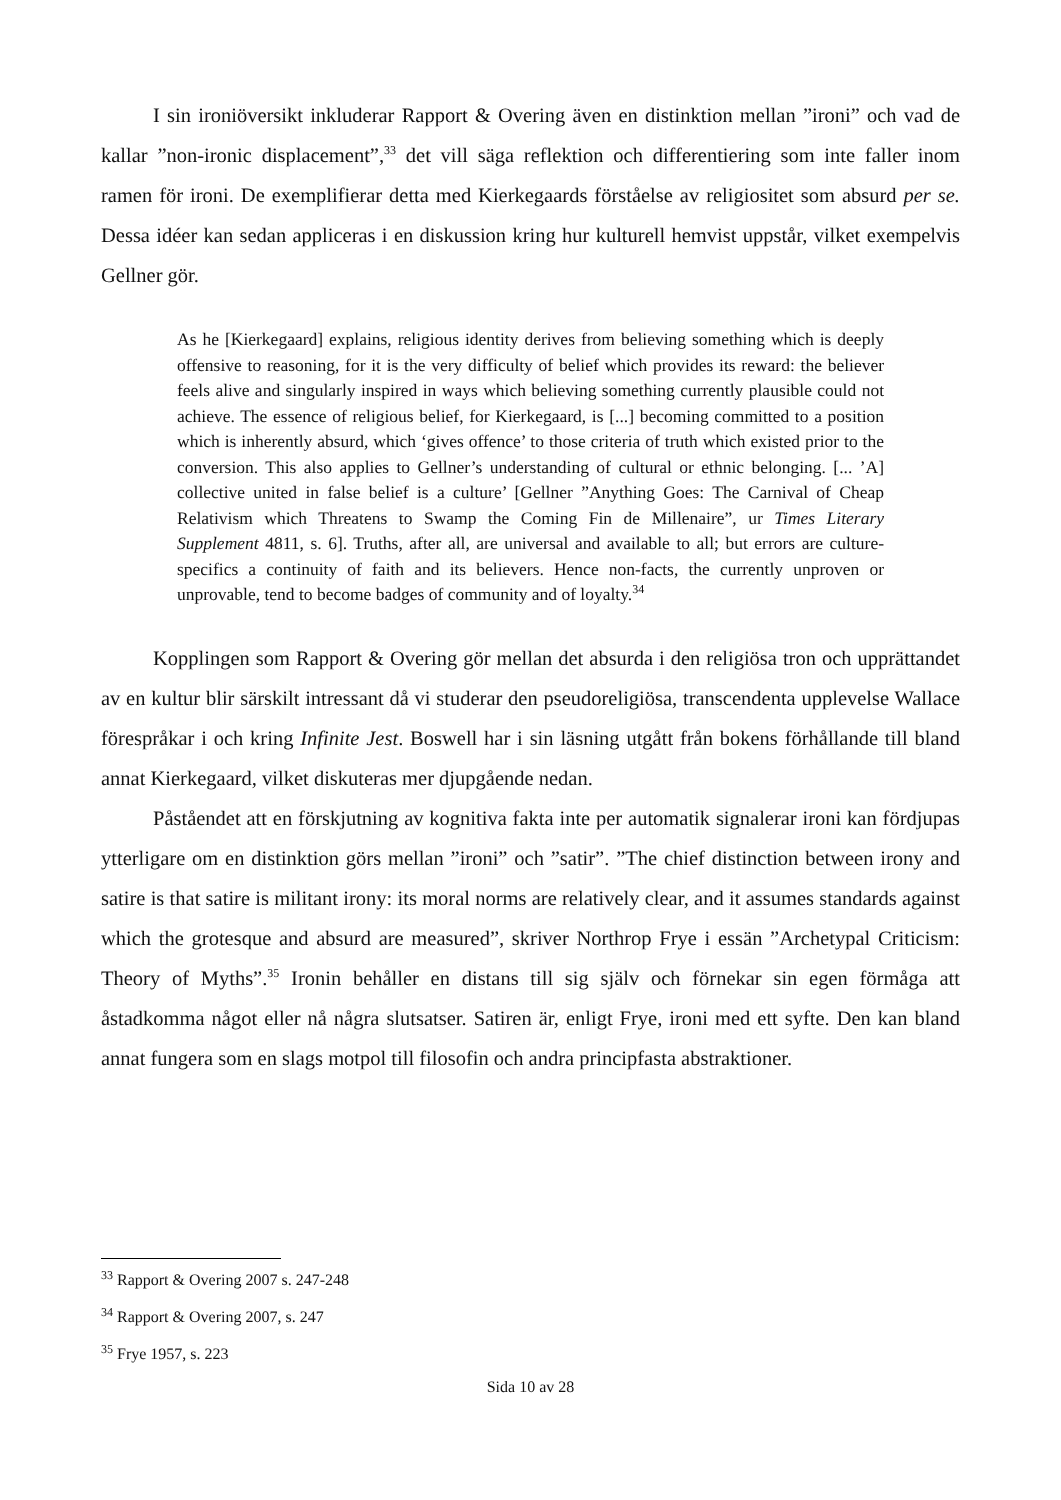I sin ironiöversikt inkluderar Rapport & Overing även en distinktion mellan ”ironi” och vad de kallar ”non-ironic displacement”,<sup>33</sup> det vill säga reflektion och differentiering som inte faller inom ramen för ironi. De exemplifierar detta med Kierkegaards förståelse av religiositet som absurd per se. Dessa idéer kan sedan appliceras i en diskussion kring hur kulturell hemvist uppstår, vilket exempelvis Gellner gör.
As he [Kierkegaard] explains, religious identity derives from believing something which is deeply offensive to reasoning, for it is the very difficulty of belief which provides its reward: the believer feels alive and singularly inspired in ways which believing something currently plausible could not achieve. The essence of religious belief, for Kierkegaard, is [...] becoming committed to a position which is inherently absurd, which ‘gives offence’ to those criteria of truth which existed prior to the conversion. This also applies to Gellner’s understanding of cultural or ethnic belonging. [... ’A] collective united in false belief is a culture’ [Gellner ”Anything Goes: The Carnival of Cheap Relativism which Threatens to Swamp the Coming Fin de Millenaire”, ur Times Literary Supplement 4811, s. 6]. Truths, after all, are universal and available to all; but errors are culture-specifics a continuity of faith and its believers. Hence non-facts, the currently unproven or unprovable, tend to become badges of community and of loyalty.<sup>34</sup>
Kopplingen som Rapport & Overing gör mellan det absurda i den religiösa tron och upprättandet av en kultur blir särskilt intressant då vi studerar den pseudoreligiösa, transcendenta upplevelse Wallace förespråkar i och kring Infinite Jest. Boswell har i sin läsning utgått från bokens förhållande till bland annat Kierkegaard, vilket diskuteras mer djupgående nedan.
Påståendet att en förskjutning av kognitiva fakta inte per automatik signalerar ironi kan fördjupas ytterligare om en distinktion görs mellan ”ironi” och ”satir”. ”The chief distinction between irony and satire is that satire is militant irony: its moral norms are relatively clear, and it assumes standards against which the grotesque and absurd are measured”, skriver Northrop Frye i essän ”Archetypal Criticism: Theory of Myths”.<sup>35</sup> Ironin behåller en distans till sig själv och förnekar sin egen förmåga att åstadkomma något eller nå några slutsatser. Satiren är, enligt Frye, ironi med ett syfte. Den kan bland annat fungera som en slags motpol till filosofin och andra principfasta abstraktioner.
<sup>33</sup> Rapport & Overing 2007 s. 247-248
<sup>34</sup> Rapport & Overing 2007, s. 247
<sup>35</sup> Frye 1957, s. 223
Sida 10 av 28